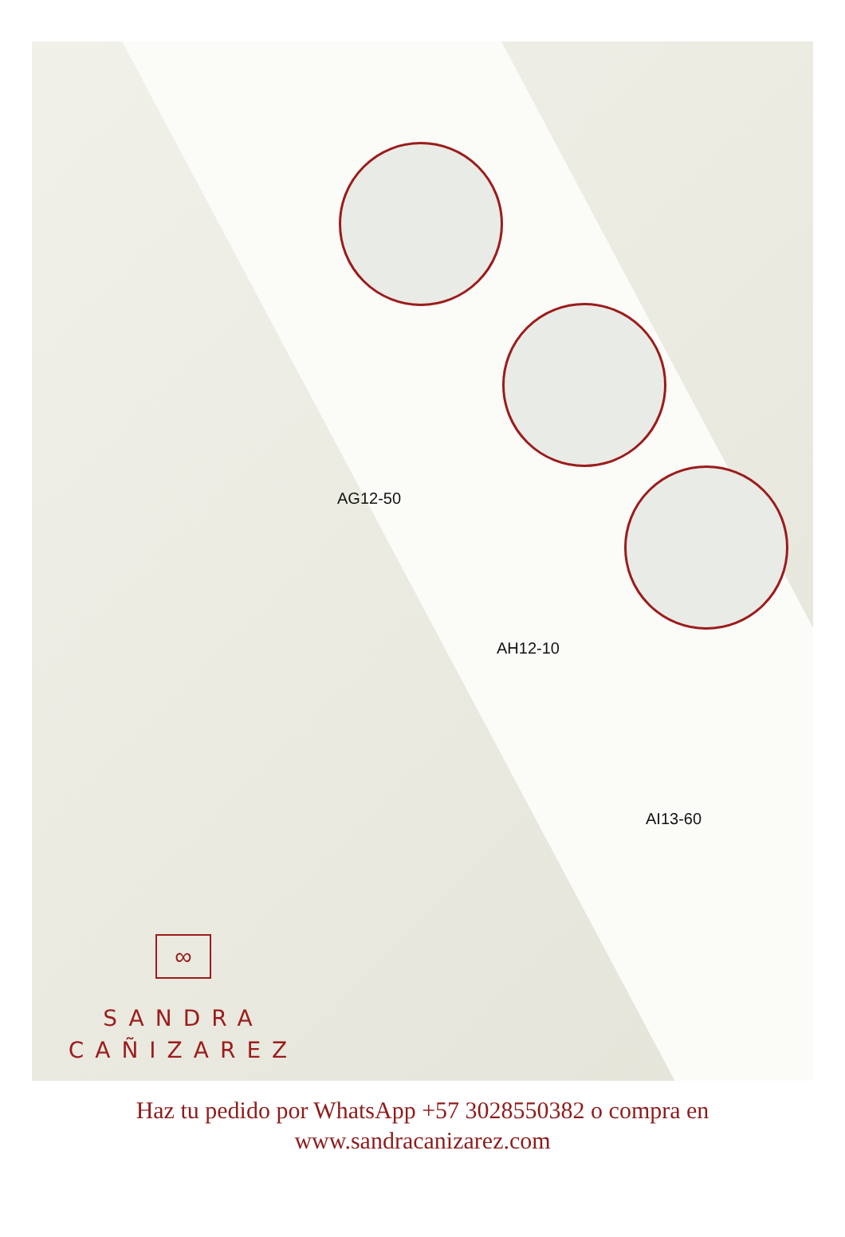AG12-50
AH12-10
AI13-60
∞
SANDRA
CAÑIZAREZ
Haz tu pedido por WhatsApp +57 3028550382 o compra en
www.sandracanizarez.com